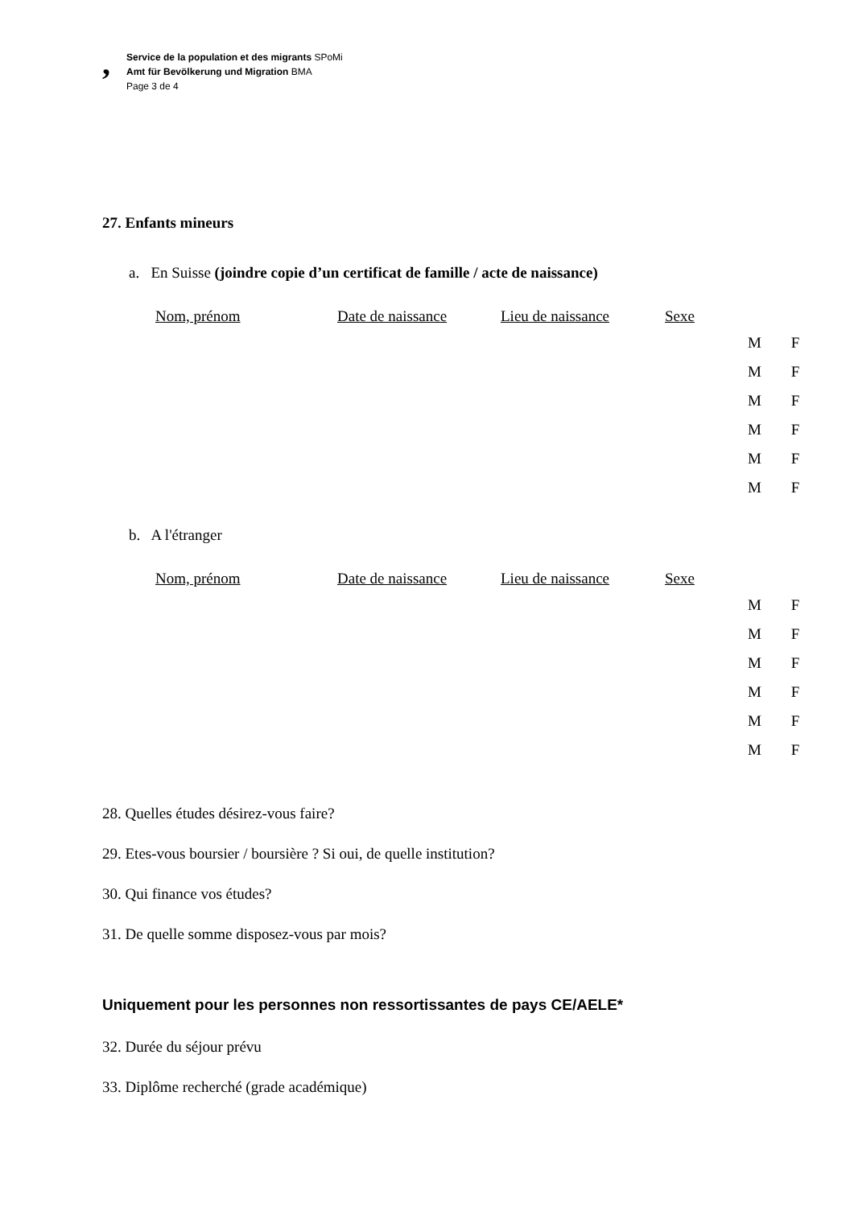, Service de la population et des migrants SPoMi
Amt für Bevölkerung und Migration BMA
Page 3 de 4
27. Enfants mineurs
a. En Suisse (joindre copie d’un certificat de famille / acte de naissance)
| Nom, prénom | Date de naissance | Lieu de naissance | Sexe | |
| --- | --- | --- | --- | --- |
| | | | M | F |
| | | | M | F |
| | | | M | F |
| | | | M | F |
| | | | M | F |
| | | | M | F |
b. A l'étranger
| Nom, prénom | Date de naissance | Lieu de naissance | Sexe | |
| --- | --- | --- | --- | --- |
| | | | M | F |
| | | | M | F |
| | | | M | F |
| | | | M | F |
| | | | M | F |
| | | | M | F |
28. Quelles études désirez-vous faire?
29. Etes-vous boursier / boursière ? Si oui, de quelle institution?
30. Qui finance vos études?
31. De quelle somme disposez-vous par mois?
Uniquement pour les personnes non ressortissantes de pays CE/AELE*
32. Durée du séjour prévu
33. Diplôme recherché (grade académique)